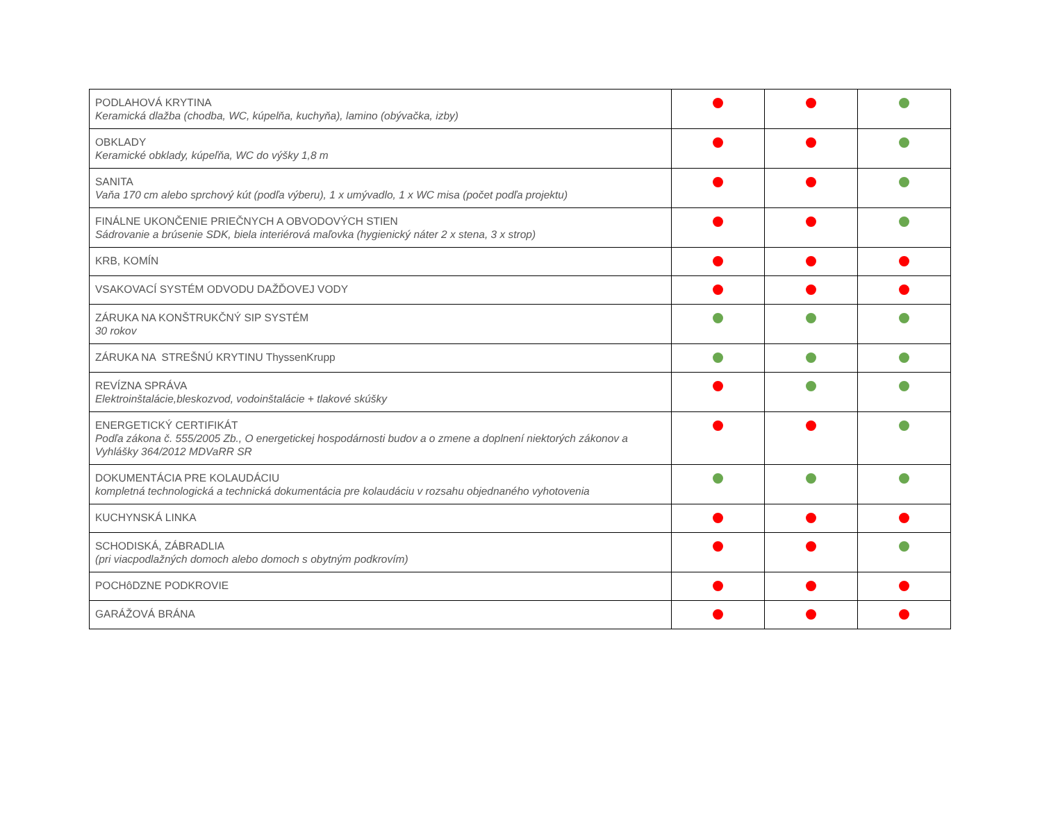| PODLAHOVÁ KRYTINA Keramická dlažba (chodba, WC, kúpelňa, kuchyňa), lamino (obývačka, izby) | | | |
| OBKLADY Keramické obklady, kúpeľňa, WC do výšky 1,8 m | | | |
| SANITA Vaňa 170 cm alebo sprchový kút (podľa výberu), 1 x umývadlo, 1 x WC misa (počet podľa projektu) | | | |
| FINÁLNE UKONČENIE PRIEČNYCH A OBVODOVÝCH STIEN Sádrovanie a brúsenie SDK, biela interiérová maľovka (hygienický náter 2 x stena, 3 x strop) | | | |
| KRB, KOMÍN | | | |
| VSAKOVACÍ SYSTÉM ODVODU DAŽĎOVEJ VODY | | | |
| ZÁRUKA NA KONŠTRUKČNÝ SIP SYSTÉM 30 rokov | | | |
| ZÁRUKA NA STREŠNÚ KRYTINU ThyssenKrupp | | | |
| REVÍZNA SPRÁVA Elektroinštalácie,bleskozvod, vodoinštalácie + tlakové skúšky | | | |
| ENERGETICKÝ CERTIFIKÁT Podľa zákona č. 555/2005 Zb., O energetickej hospodárnosti budov a o zmene a doplnení niektorých zákonov a Vyhlášky 364/2012 MDVaRR SR | | | |
| DOKUMENTÁCIA PRE KOLAUDÁCIU kompletná technologická a technická dokumentácia pre kolaudáciu v rozsahu objednaného vyhotovenia | | | |
| KUCHYNSKÁ LINKA | | | |
| SCHODISKÁ, ZÁBRADLIA (pri viacpodlažných domoch alebo domoch s obytným podkrovím) | | | |
| POCHôDZNE PODKROVIE | | | |
| GARÁŽOVÁ BRÁNA | | | |